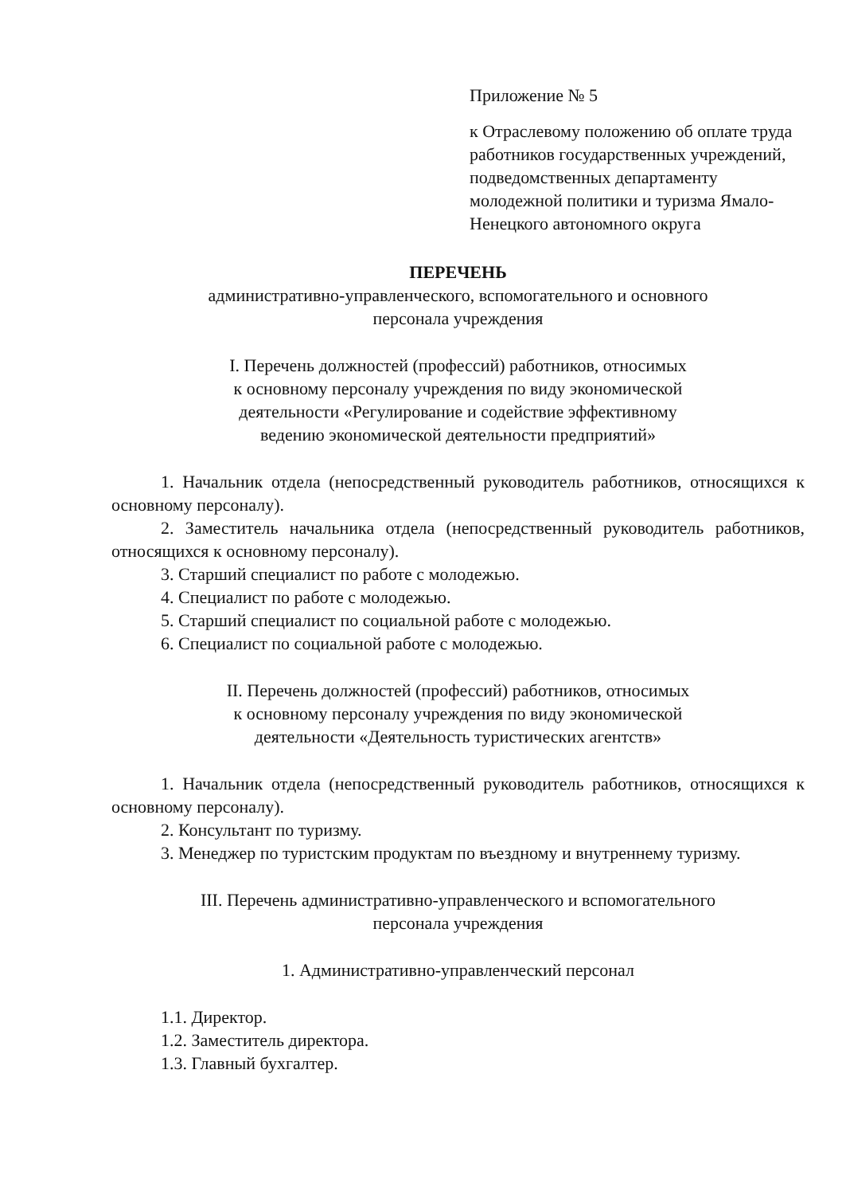Приложение № 5
к Отраслевому положению об оплате труда работников государственных учреждений, подведомственных департаменту молодежной политики и туризма Ямало-Ненецкого автономного округа
ПЕРЕЧЕНЬ
административно-управленческого, вспомогательного и основного
персонала учреждения
I. Перечень должностей (профессий) работников, относимых
к основному персоналу учреждения по виду экономической
деятельности «Регулирование и содействие эффективному
ведению экономической деятельности предприятий»
1. Начальник отдела (непосредственный руководитель работников, относящихся к основному персоналу).
2. Заместитель начальника отдела (непосредственный руководитель работников, относящихся к основному персоналу).
3. Старший специалист по работе с молодежью.
4. Специалист по работе с молодежью.
5. Старший специалист по социальной работе с молодежью.
6. Специалист по социальной работе с молодежью.
II. Перечень должностей (профессий) работников, относимых
к основному персоналу учреждения по виду экономической
деятельности «Деятельность туристических агентств»
1. Начальник отдела (непосредственный руководитель работников, относящихся к основному персоналу).
2. Консультант по туризму.
3. Менеджер по туристским продуктам по въездному и внутреннему туризму.
III. Перечень административно-управленческого и вспомогательного
персонала учреждения
1. Административно-управленческий персонал
1.1. Директор.
1.2. Заместитель директора.
1.3. Главный бухгалтер.